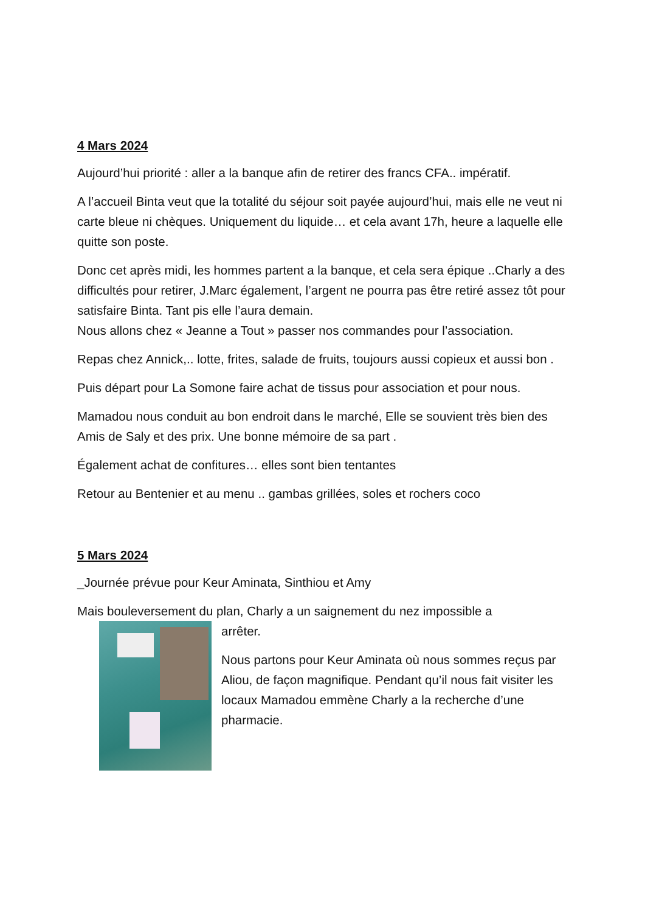4 Mars 2024
Aujourd’hui priorité : aller a la banque afin de retirer des francs CFA.. impératif.
A l’accueil Binta veut que la totalité du séjour soit payée aujourd’hui, mais elle ne veut ni carte bleue ni chèques. Uniquement du liquide… et cela avant 17h, heure a laquelle elle quitte son poste.
Donc cet après midi, les hommes partent a la banque, et cela sera épique ..Charly a des difficultés pour retirer, J.Marc également, l’argent ne pourra pas être retiré assez tôt pour satisfaire Binta. Tant pis elle l’aura demain.
Nous allons chez « Jeanne a Tout » passer nos commandes pour l’association.
Repas chez Annick,.. lotte, frites, salade de fruits, toujours aussi copieux et aussi bon .
Puis départ pour La Somone faire achat de tissus pour association et pour nous.
Mamadou nous conduit au bon endroit dans le marché, Elle se souvient très bien des Amis de Saly et des prix. Une bonne mémoire de sa part .
Également achat de confitures… elles sont bien tentantes
Retour au Bentenier et au menu .. gambas grillées, soles et rochers coco
5 Mars 2024
_Journée prévue pour Keur Aminata, Sinthiou et Amy
Mais bouleversement du plan, Charly a un saignement du nez impossible a
arrêter.
Nous partons pour Keur Aminata où nous sommes reçus par Aliou, de façon magnifique. Pendant qu’il nous fait visiter les locaux Mamadou emmène Charly a la recherche d’une pharmacie.